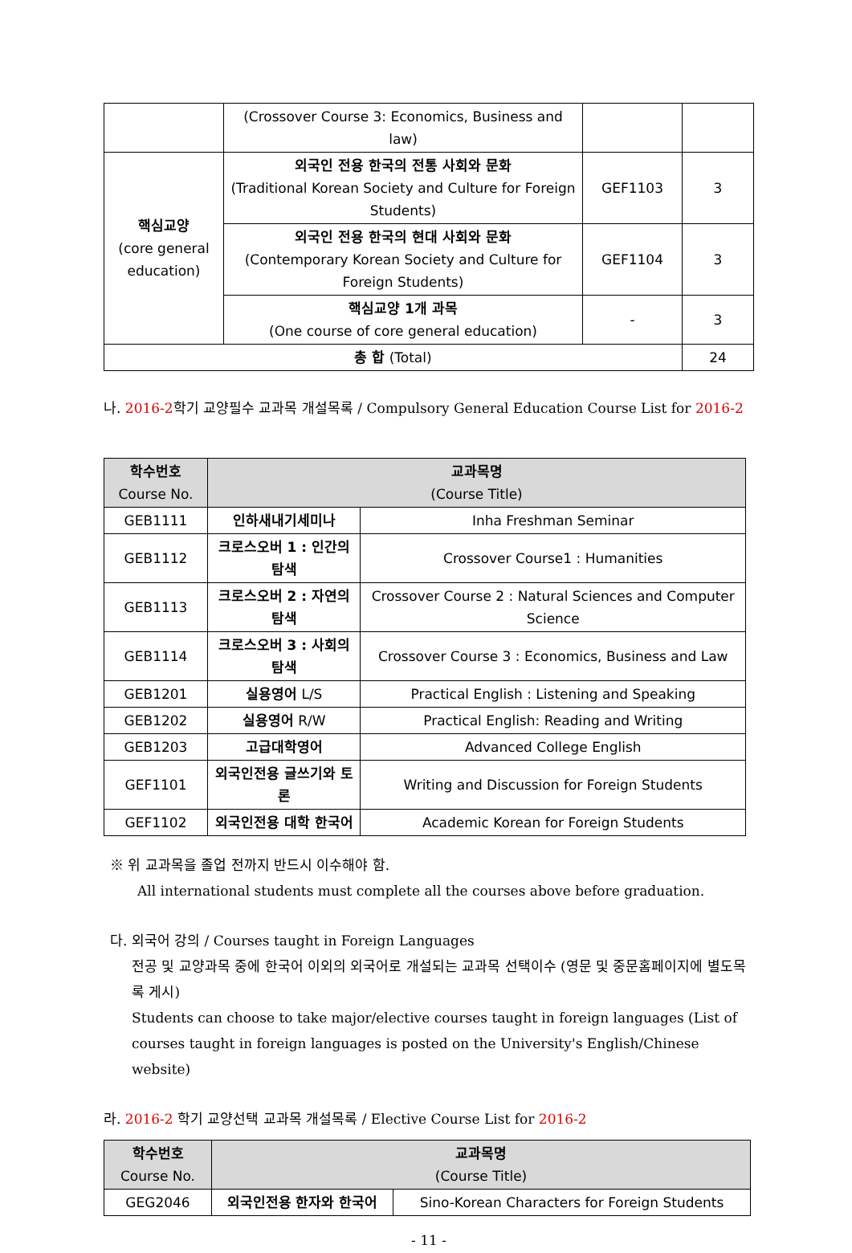| | (Crossover Course 3: Economics, Business and law) | | |
| 핵심교양 (core general education) | 외국인 전용 한국의 전통 사회와 문화 (Traditional Korean Society and Culture for Foreign Students) | GEF1103 | 3 |
| | 외국인 전용 한국의 현대 사회와 문화 (Contemporary Korean Society and Culture for Foreign Students) | GEF1104 | 3 |
| | 핵심교양 1개 과목 (One course of core general education) | - | 3 |
| 총 합 (Total) | | | 24 |
나. 2016-2학기 교양필수 교과목 개설목록 / Compulsory General Education Course List for 2016-2
| 학수번호 Course No. | 교과목명 (Course Title) | |
| --- | --- | --- |
| GEB1111 | 인하새내기세미나 | Inha Freshman Seminar |
| GEB1112 | 크로스오버 1 : 인간의 탐색 | Crossover Course1 : Humanities |
| GEB1113 | 크로스오버 2 : 자연의 탐색 | Crossover Course 2 : Natural Sciences and Computer Science |
| GEB1114 | 크로스오버 3 : 사회의 탐색 | Crossover Course 3 : Economics, Business and Law |
| GEB1201 | 실용영어 L/S | Practical English : Listening and Speaking |
| GEB1202 | 실용영어 R/W | Practical English: Reading and Writing |
| GEB1203 | 고급대학영어 | Advanced College English |
| GEF1101 | 외국인전용 글쓰기와 토론 | Writing and Discussion for Foreign Students |
| GEF1102 | 외국인전용 대학 한국어 | Academic Korean for Foreign Students |
※ 위 교과목을 졸업 전까지 반드시 이수해야 함.
All international students must complete all the courses above before graduation.
다. 외국어 강의 / Courses taught in Foreign Languages
전공 및 교양과목 중에 한국어 이외의 외국어로 개설되는 교과목 선택이수 (영문 및 중문홈페이지에 별도목록 게시)
Students can choose to take major/elective courses taught in foreign languages (List of courses taught in foreign languages is posted on the University's English/Chinese website)
라. 2016-2 학기 교양선택 교과목 개설목록 / Elective Course List for 2016-2
| 학수번호 Course No. | 교과목명 (Course Title) | |
| --- | --- | --- |
| GEG2046 | 외국인전용 한자와 한국어 | Sino-Korean Characters for Foreign Students |
- 11 -